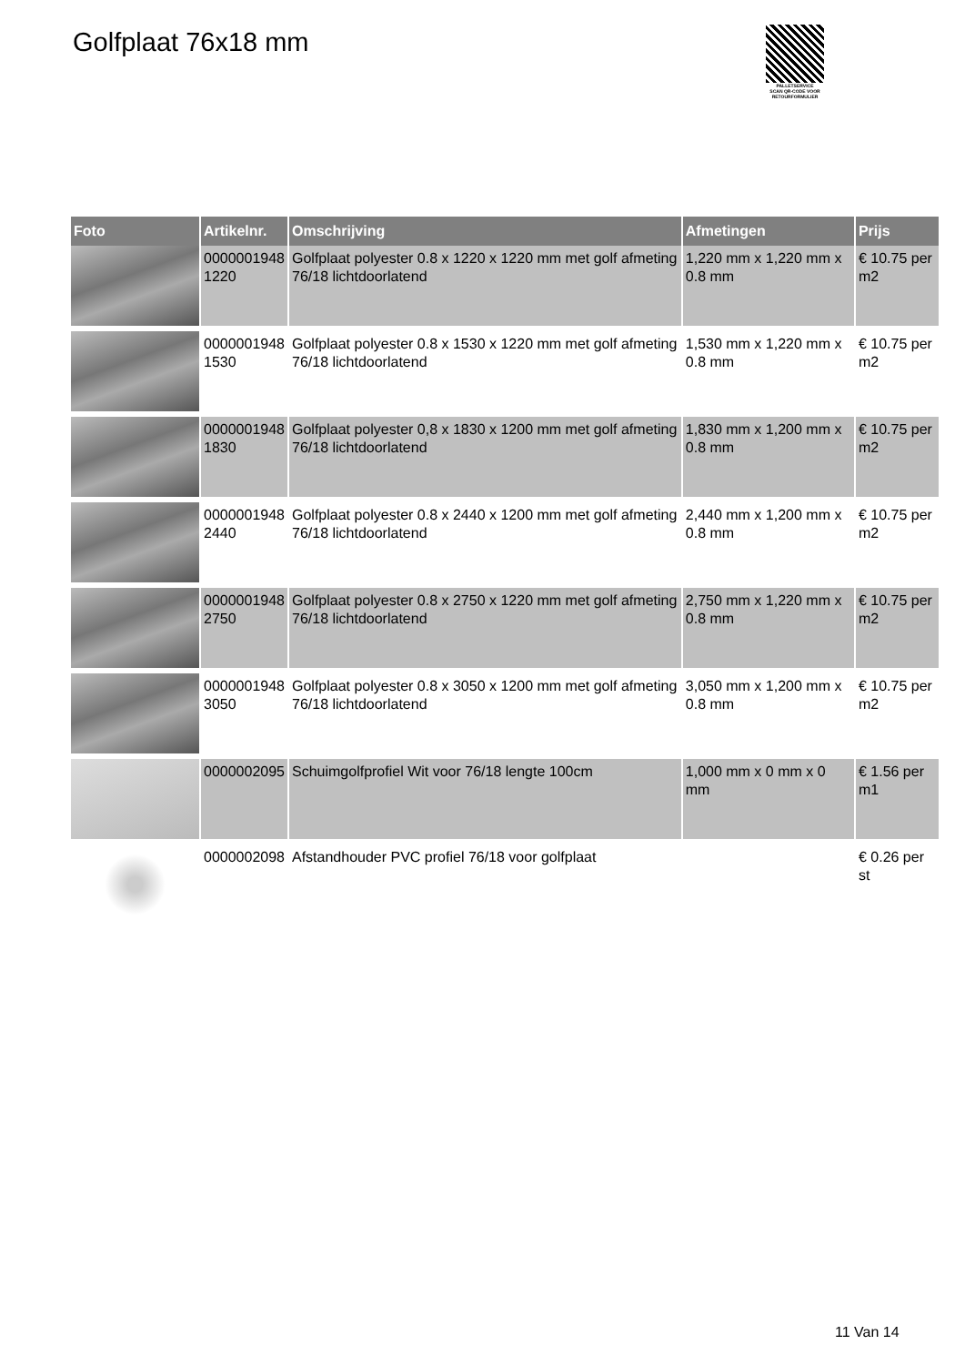Golfplaat 76x18 mm
PALLETSERVICE
SCAN QR-CODE VOOR RETOURFORMULIER
| Foto | Artikelnr. | Omschrijving | Afmetingen | Prijs |
| --- | --- | --- | --- | --- |
| | 0000001948 1220 | Golfplaat polyester 0.8 x 1220 x 1220 mm met golf afmeting 76/18 lichtdoorlatend | 1,220 mm x 1,220 mm x 0.8 mm | € 10.75 per m2 |
| | 0000001948 1530 | Golfplaat polyester 0.8 x 1530 x 1220 mm met golf afmeting 76/18 lichtdoorlatend | 1,530 mm x 1,220 mm x 0.8 mm | € 10.75 per m2 |
| | 0000001948 1830 | Golfplaat polyester 0,8 x 1830 x 1200 mm met golf afmeting 76/18 lichtdoorlatend | 1,830 mm x 1,200 mm x 0.8 mm | € 10.75 per m2 |
| | 0000001948 2440 | Golfplaat polyester 0.8 x 2440 x 1200 mm met golf afmeting 76/18 lichtdoorlatend | 2,440 mm x 1,200 mm x 0.8 mm | € 10.75 per m2 |
| | 0000001948 2750 | Golfplaat polyester 0.8 x 2750 x 1220 mm met golf afmeting 76/18 lichtdoorlatend | 2,750 mm x 1,220 mm x 0.8 mm | € 10.75 per m2 |
| | 0000001948 3050 | Golfplaat polyester 0.8 x 3050 x 1200 mm met golf afmeting 76/18 lichtdoorlatend | 3,050 mm x 1,200 mm x 0.8 mm | € 10.75 per m2 |
| | 0000002095 | Schuimgolfprofiel Wit voor 76/18 lengte 100cm | 1,000 mm x 0 mm x 0 mm | € 1.56 per m1 |
| | 0000002098 | Afstandhouder PVC profiel 76/18 voor golfplaat | | € 0.26 per st |
11 Van 14